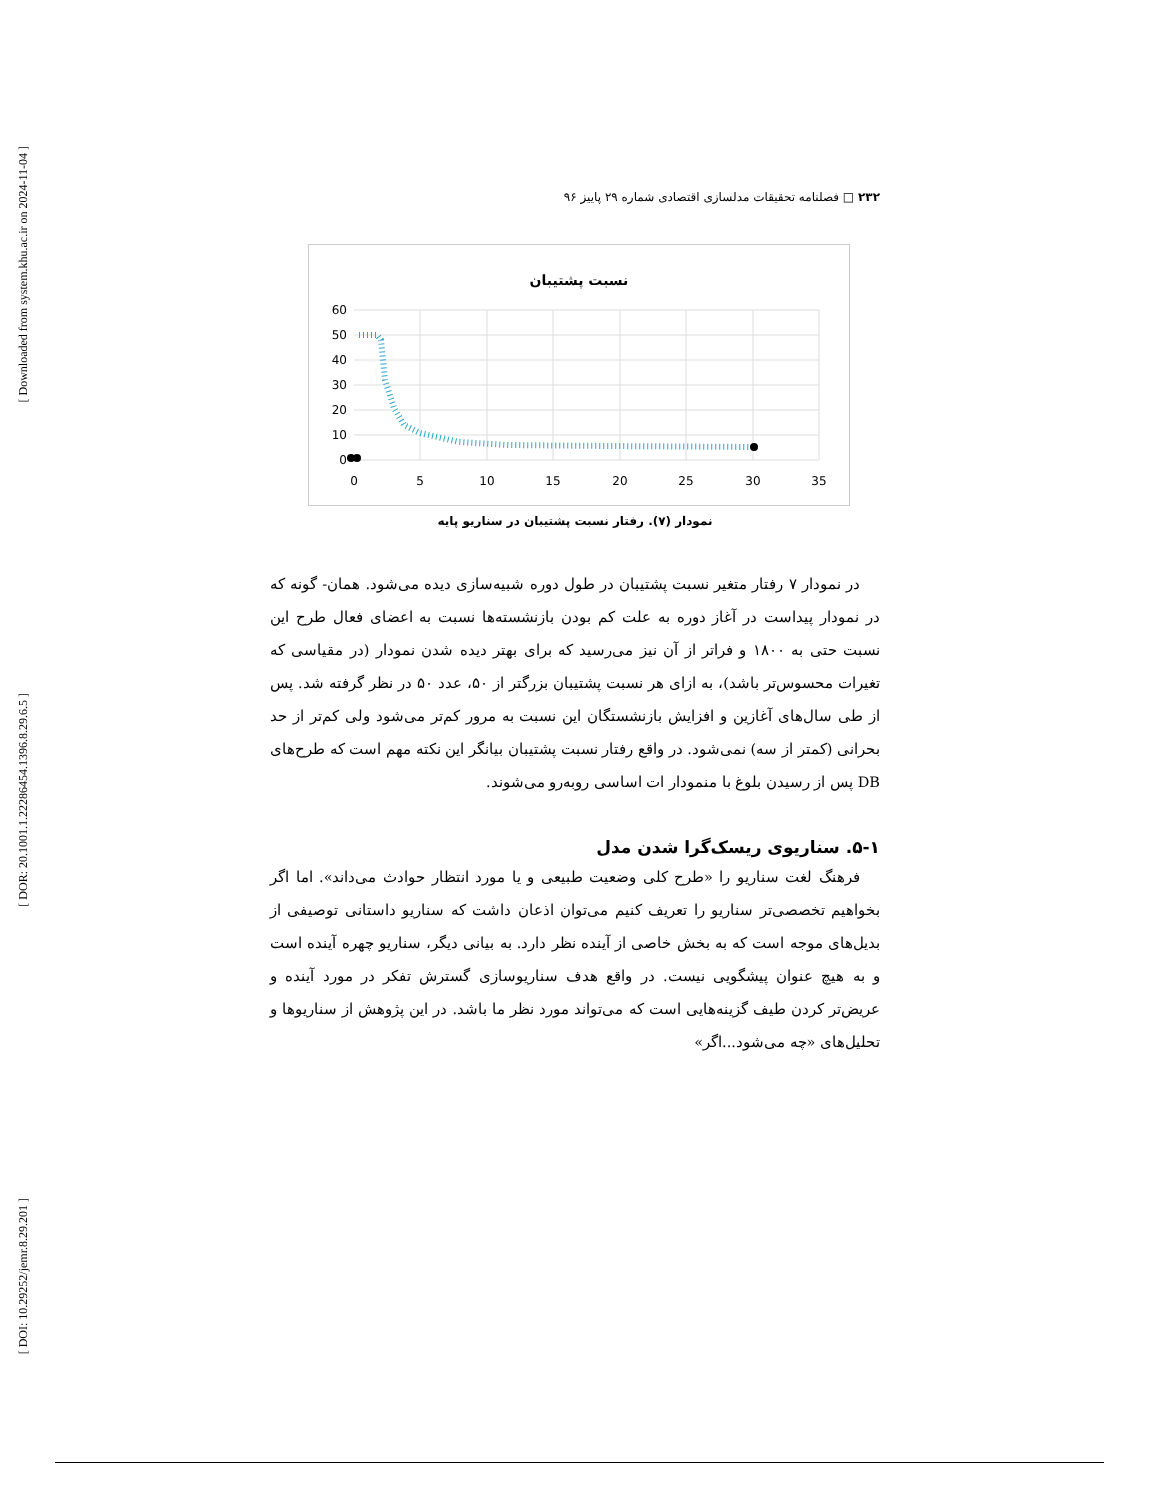[ Downloaded from system.khu.ac.ir on 2024-11-04 ]
[ DOR: 20.1001.1.22286454.1396.8.29.6.5 ]
[ DOI: 10.29252/jemr.8.29.201 ]
۲۳۲ □ فصلنامه تحقیقات مدلسازی اقتصادی شماره ۲۹ پاییز ۹۶
نسبت پشتیبان
60
50
40
30
20
10
0
0
5
10
15
20
25
30
35
نمودار (۷). رفتار نسبت پشتیبان در سناریو پایه
در نمودار ۷ رفتار متغیر نسبت پشتیبان در طول دوره شبیه‌سازی دیده می‌شود. همان- گونه که در نمودار پیداست در آغاز دوره به علت کم بودن بازنشسته‌ها نسبت به اعضای فعال طرح این نسبت حتی به ۱۸۰۰ و فراتر از آن نیز می‌رسید که برای بهتر دیده شدن نمودار (در مقیاسی که تغیرات محسوس‌تر باشد)، به ازای هر نسبت پشتیبان بزرگتر از ۵۰، عدد ۵۰ در نظر گرفته شد. پس از طی سال‌های آغازین و افزایش بازنشستگان این نسبت به مرور کم‌تر می‌شود ولی کم‌تر از حد بحرانی (کمتر از سه) نمی‌شود. در واقع رفتار نسبت پشتیبان بیانگر این نکته مهم است که طرح‌های DB پس از رسیدن بلوغ با منمودار ات اساسی روبه‌رو می‌شوند.
۵-۱. سناریوی ریسک‌گرا شدن مدل
فرهنگ لغت سناریو را «طرح کلی وضعیت طبیعی و یا مورد انتظار حوادث می‌داند». اما اگر بخواهیم تخصصی‌تر سناریو را تعریف کنیم می‌توان اذعان داشت که سناریو داستانی توصیفی از بدیل‌های موجه است که به بخش خاصی از آینده نظر دارد. به بیانی دیگر، سناریو چهره آینده است و به هیچ عنوان پیشگویی نیست. در واقع هدف سناریوسازی گسترش تفکر در مورد آینده و عریض‌تر کردن طیف گزینه‌هایی است که می‌تواند مورد نظر ما باشد. در این پژوهش از سناریوها و تحلیل‌های «چه می‌شود...اگر»